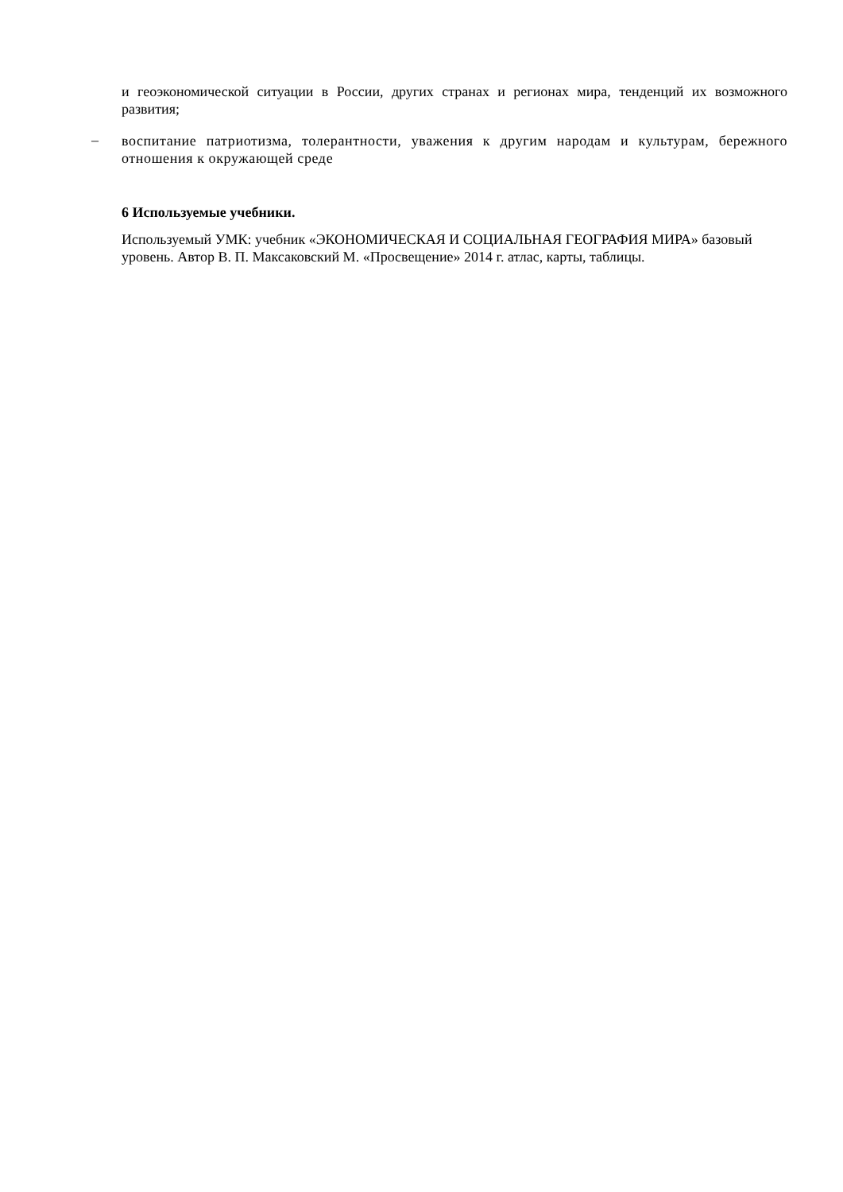и геоэкономической ситуации в России, других странах и регионах мира, тенденций их возможного развития;
–
воспитание патриотизма, толерантности, уважения к другим народам и культурам, бережного отношения к окружающей среде
6 Используемые учебники.
Используемый УМК: учебник «ЭКОНОМИЧЕСКАЯ И СОЦИАЛЬНАЯ ГЕОГРАФИЯ МИРА» базовый уровень. Автор В. П. Максаковский М. «Просвещение» 2014 г. атлас, карты, таблицы.